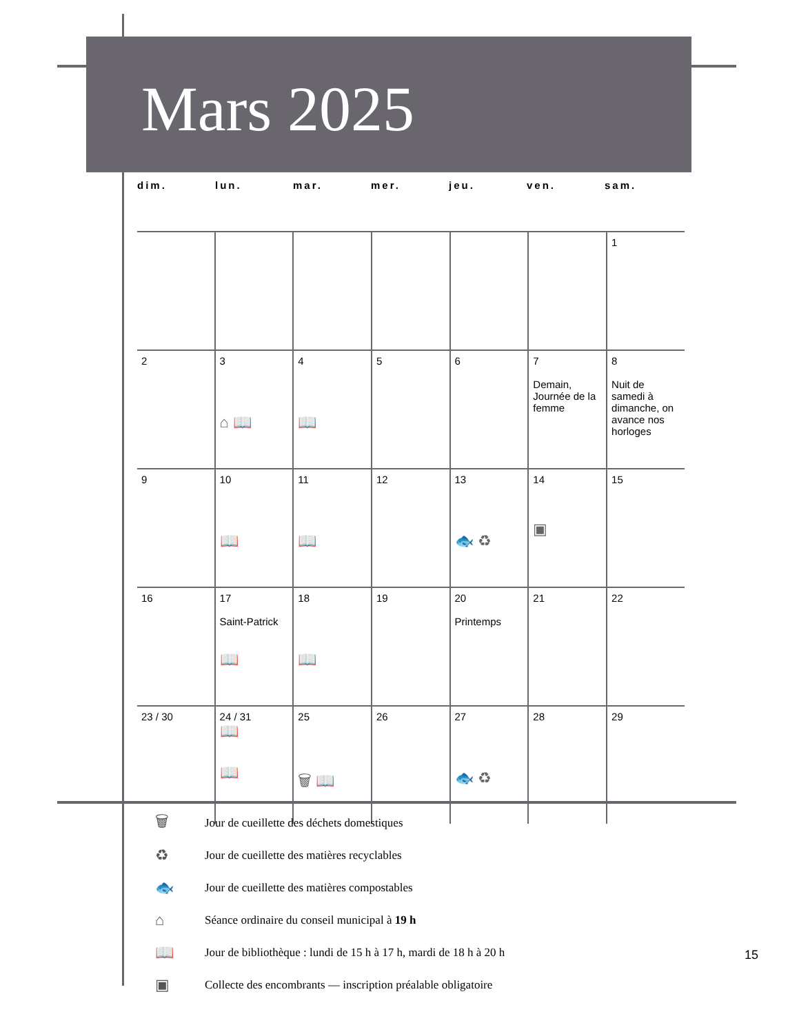Mars 2025
dim. lun. mar. mer. jeu. ven. sam.
| | | | | | | 1 |
| 2 | 3 ⌂ 📖 | 4 📖 | 5 | 6 | 7 Demain, Journée de la femme | 8 Nuit de samedi à dimanche, on avance nos horloges |
| 9 | 10 📖 | 11 📖 | 12 | 13 🐟 ♻ | 14 ▣ | 15 |
| 16 | 17 Saint-Patrick 📖 | 18 📖 | 19 | 20 Printemps | 21 | 22 |
| 23 / 30 | 24 / 31 📖 📖 | 25 🗑 📖 | 26 | 27 🐟 ♻ | 28 | 29 |
🗑 Jour de cueillette des déchets domestiques
♻ Jour de cueillette des matières recyclables
🐟 Jour de cueillette des matières compostables
⌂ Séance ordinaire du conseil municipal à 19 h
📖 Jour de bibliothèque : lundi de 15 h à 17 h, mardi de 18 h à 20 h
▣ Collecte des encombrants — inscription préalable obligatoire
15